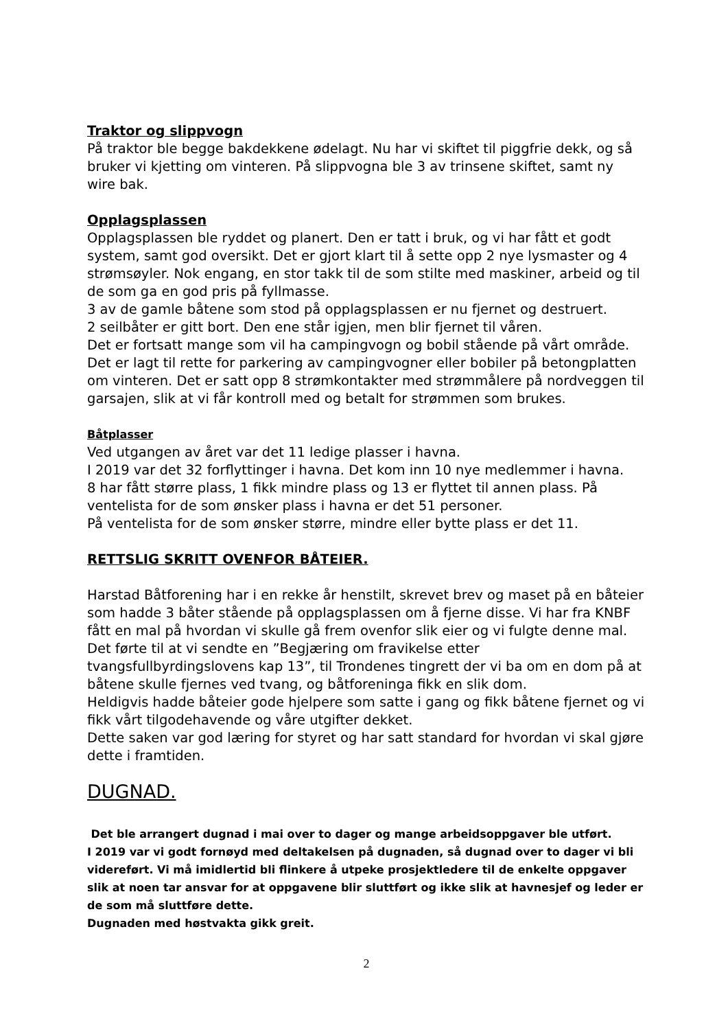Traktor og slippvogn
På traktor ble begge bakdekkene ødelagt. Nu har vi skiftet til piggfrie dekk, og så bruker vi kjetting om vinteren. På slippvogna ble 3 av trinsene skiftet, samt ny wire bak.
Opplagsplassen
Opplagsplassen ble ryddet og planert. Den er tatt i bruk, og vi har fått et godt system, samt god oversikt. Det er gjort klart til å sette opp 2 nye lysmaster og 4 strømsøyler. Nok engang, en stor takk til de som stilte med maskiner, arbeid og til de som ga en god pris på fyllmasse.
3 av de gamle båtene som stod på opplagsplassen er nu fjernet og destruert.
2 seilbåter er gitt bort. Den ene står igjen, men blir fjernet til våren.
Det er fortsatt mange som vil ha campingvogn og bobil stående på vårt område.
Det er lagt til rette for parkering av campingvogner eller bobiler på betongplatten om vinteren. Det er satt opp 8 strømkontakter med strømmålere på nordveggen til garsajen, slik at vi får kontroll med og betalt for strømmen som brukes.
Båtplasser
Ved utgangen av året var det 11 ledige plasser i havna.
I 2019 var det 32 forflyttinger i havna. Det kom inn 10 nye medlemmer i havna.
8 har fått større plass, 1 fikk mindre plass og 13 er flyttet til annen plass. På ventelista for de som ønsker plass i havna er det 51 personer.
På ventelista for de som ønsker større, mindre eller bytte plass er det 11.
RETTSLIG SKRITT OVENFOR BÅTEIER.
Harstad Båtforening har i en rekke år henstilt, skrevet brev og maset på en båteier som hadde 3 båter stående på opplagsplassen om å fjerne disse. Vi har fra KNBF fått en mal på hvordan vi skulle gå frem ovenfor slik eier og vi fulgte denne mal. Det førte til at vi sendte en ”Begjæring om fravikelse etter tvangsfullbyrdingslovens kap 13”, til Trondenes tingrett der vi ba om en dom på at båtene skulle fjernes ved tvang, og båtforeninga fikk en slik dom.
Heldigvis hadde båteier gode hjelpere som satte i gang og fikk båtene fjernet og vi fikk vårt tilgodehavende og våre utgifter dekket.
Dette saken var god læring for styret og har satt standard for hvordan vi skal gjøre dette i framtiden.
DUGNAD.
Det ble arrangert dugnad i mai over to dager og mange arbeidsoppgaver ble utført.
I 2019 var vi godt fornøyd med deltakelsen på dugnaden, så dugnad over to dager vi bli videreført. Vi må imidlertid bli flinkere å utpeke prosjektledere til de enkelte oppgaver slik at noen tar ansvar for at oppgavene blir sluttført og ikke slik at havnesjef og leder er de som må sluttføre dette.
Dugnaden med høstvakta gikk greit.
2